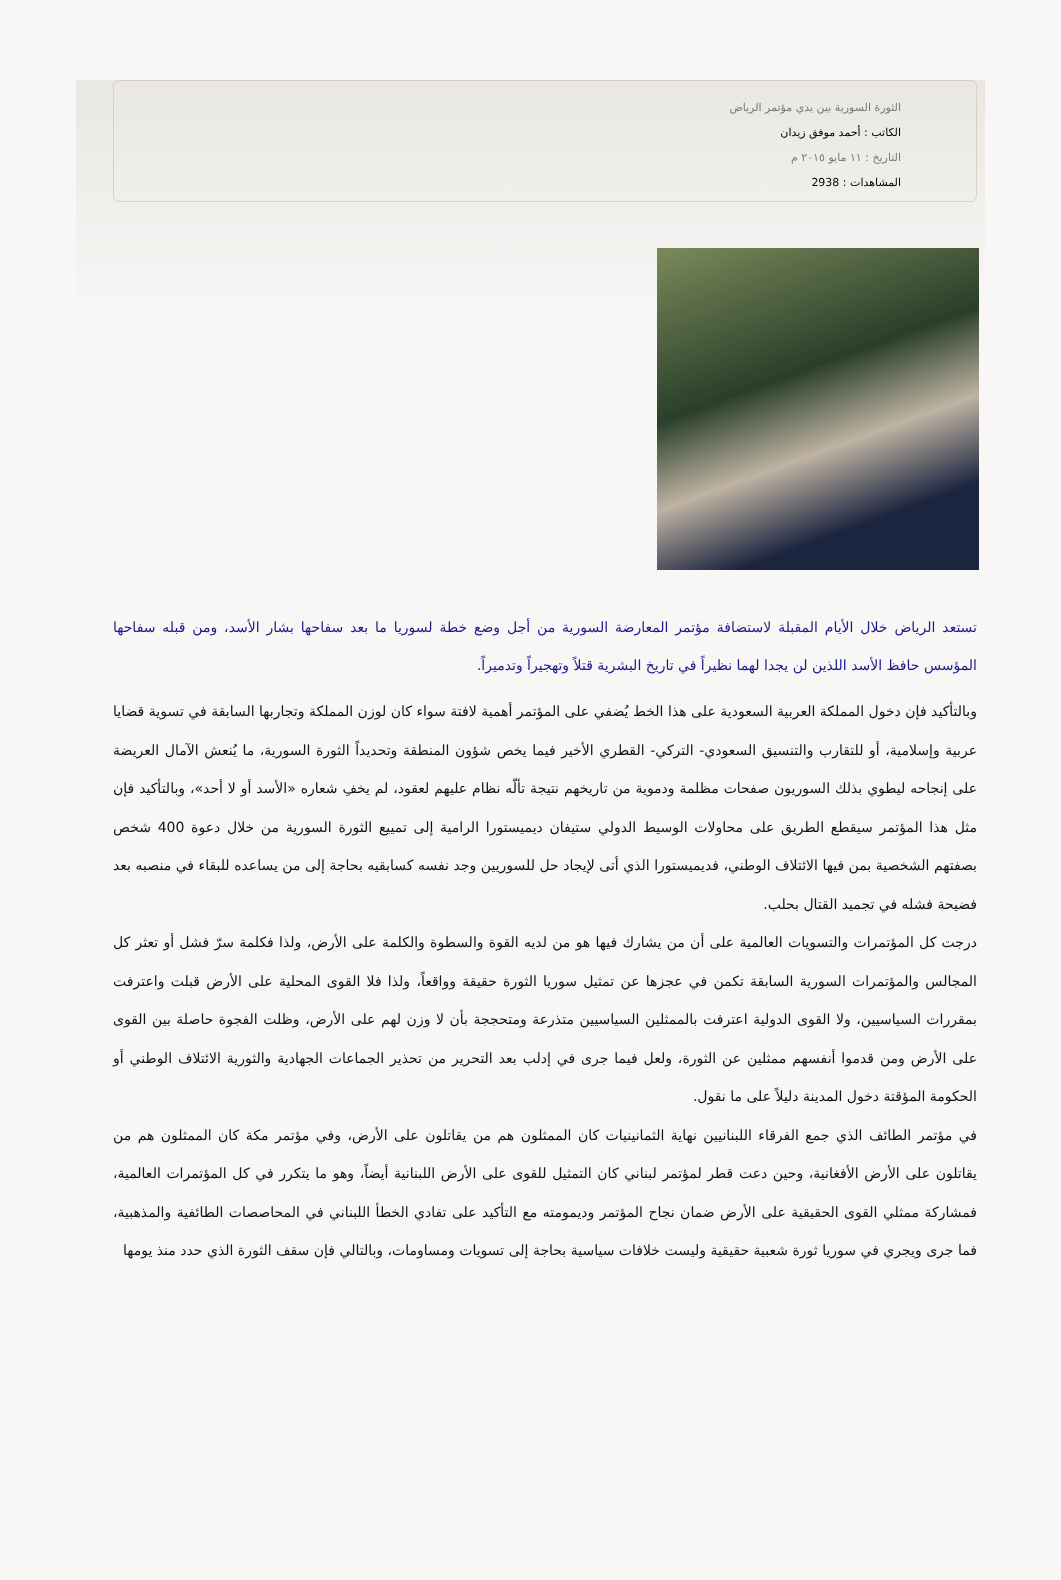الثورة السورية بين يدي مؤتمر الرياض
الكاتب : أحمد موفق زيدان
التاريخ : ١١ مايو ٢٠١٥ م
المشاهدات : 2938
تستعد الرياض خلال الأيام المقبلة لاستضافة مؤتمر المعارضة السورية من أجل وضع خطة لسوريا ما بعد سفاحها بشار الأسد، ومن قبله سفاحها المؤسس حافظ الأسد اللذين لن يجدا لهما نظيراً في تاريخ البشرية قتلاً وتهجيراً وتدميراً.
وبالتأكيد فإن دخول المملكة العربية السعودية على هذا الخط يُضفي على المؤتمر أهمية لافتة سواء كان لوزن المملكة وتجاربها السابقة في تسوية قضايا عربية وإسلامية، أو للتقارب والتنسيق السعودي- التركي- القطري الأخير فيما يخص شؤون المنطقة وتحديداً الثورة السورية، ما يُنعش الآمال العريضة على إنجاحه ليطوي بذلك السوريون صفحات مظلمة ودموية من تاريخهم نتيجة تألّه نظام عليهم لعقود، لم يخفِ شعاره «الأسد أو لا أحد»، وبالتأكيد فإن مثل هذا المؤتمر سيقطع الطريق على محاولات الوسيط الدولي ستيفان ديميستورا الرامية إلى تمييع الثورة السورية من خلال دعوة 400 شخص بصفتهم الشخصية بمن فيها الائتلاف الوطني، فديميستورا الذي أتى لإيجاد حل للسوريين وجد نفسه كسابقيه بحاجة إلى من يساعده للبقاء في منصبه بعد فضيحة فشله في تجميد القتال بحلب.
درجت كل المؤتمرات والتسويات العالمية على أن من يشارك فيها هو من لديه القوة والسطوة والكلمة على الأرض، ولذا فكلمة سرّ فشل أو تعثر كل المجالس والمؤتمرات السورية السابقة تكمن في عجزها عن تمثيل سوريا الثورة حقيقة وواقعاً، ولذا فلا القوى المحلية على الأرض قبلت واعترفت بمقررات السياسيين، ولا القوى الدولية اعترفت بالممثلين السياسيين متذرعة ومتحججة بأن لا وزن لهم على الأرض، وظلت الفجوة حاصلة بين القوى على الأرض ومن قدموا أنفسهم ممثلين عن الثورة، ولعل فيما جرى في إدلب بعد التحرير من تحذير الجماعات الجهادية والثورية الائتلاف الوطني أو الحكومة المؤقتة دخول المدينة دليلاً على ما نقول.
في مؤتمر الطائف الذي جمع الفرقاء اللبنانيين نهاية الثمانينيات كان الممثلون هم من يقاتلون على الأرض، وفي مؤتمر مكة كان الممثلون هم من يقاتلون على الأرض الأفغانية، وحين دعت قطر لمؤتمر لبناني كان التمثيل للقوى على الأرض اللبنانية أيضاً، وهو ما يتكرر في كل المؤتمرات العالمية، فمشاركة ممثلي القوى الحقيقية على الأرض ضمان نجاح المؤتمر وديمومته مع التأكيد على تفادي الخطأ اللبناني في المحاصصات الطائفية والمذهبية، فما جرى ويجري في سوريا ثورة شعبية حقيقية وليست خلافات سياسية بحاجة إلى تسويات ومساومات، وبالتالي فإن سقف الثورة الذي حدد منذ يومها